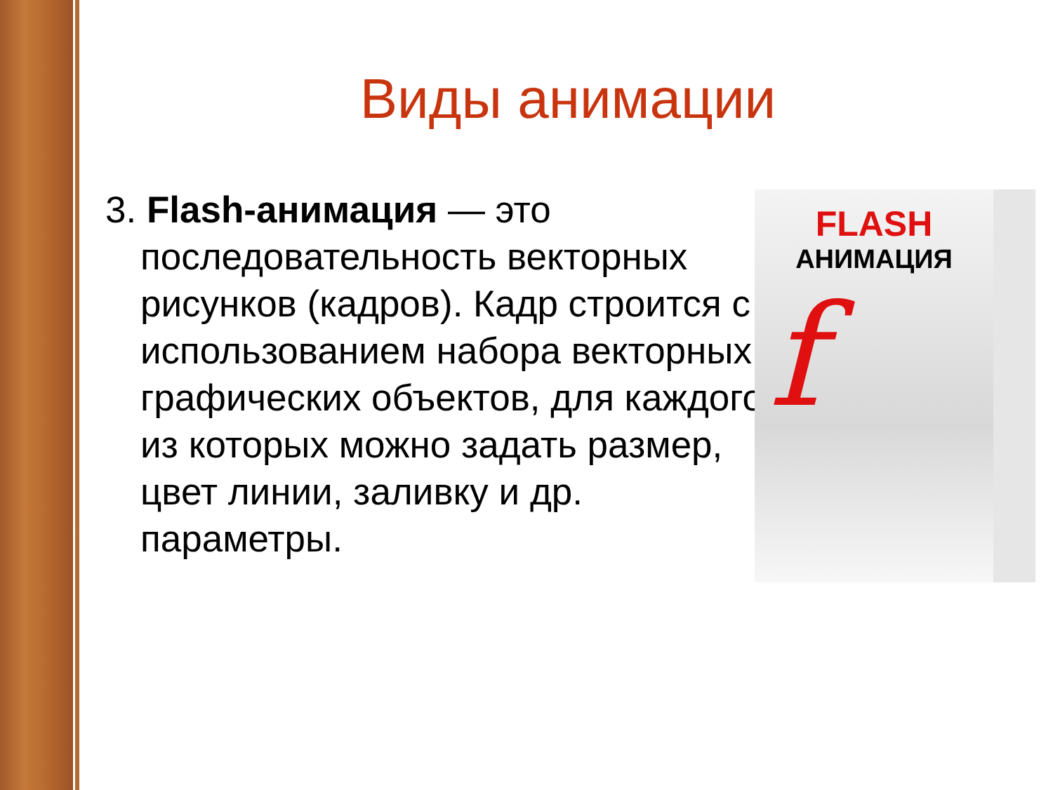Виды анимации
3. Flash-анимация — это последовательность векторных рисунков (кадров). Кадр строится с использованием набора векторных графических объектов, для каждого из которых можно задать размер, цвет линии, заливку и др. параметры.
FLASH
АНИМАЦИЯ
f